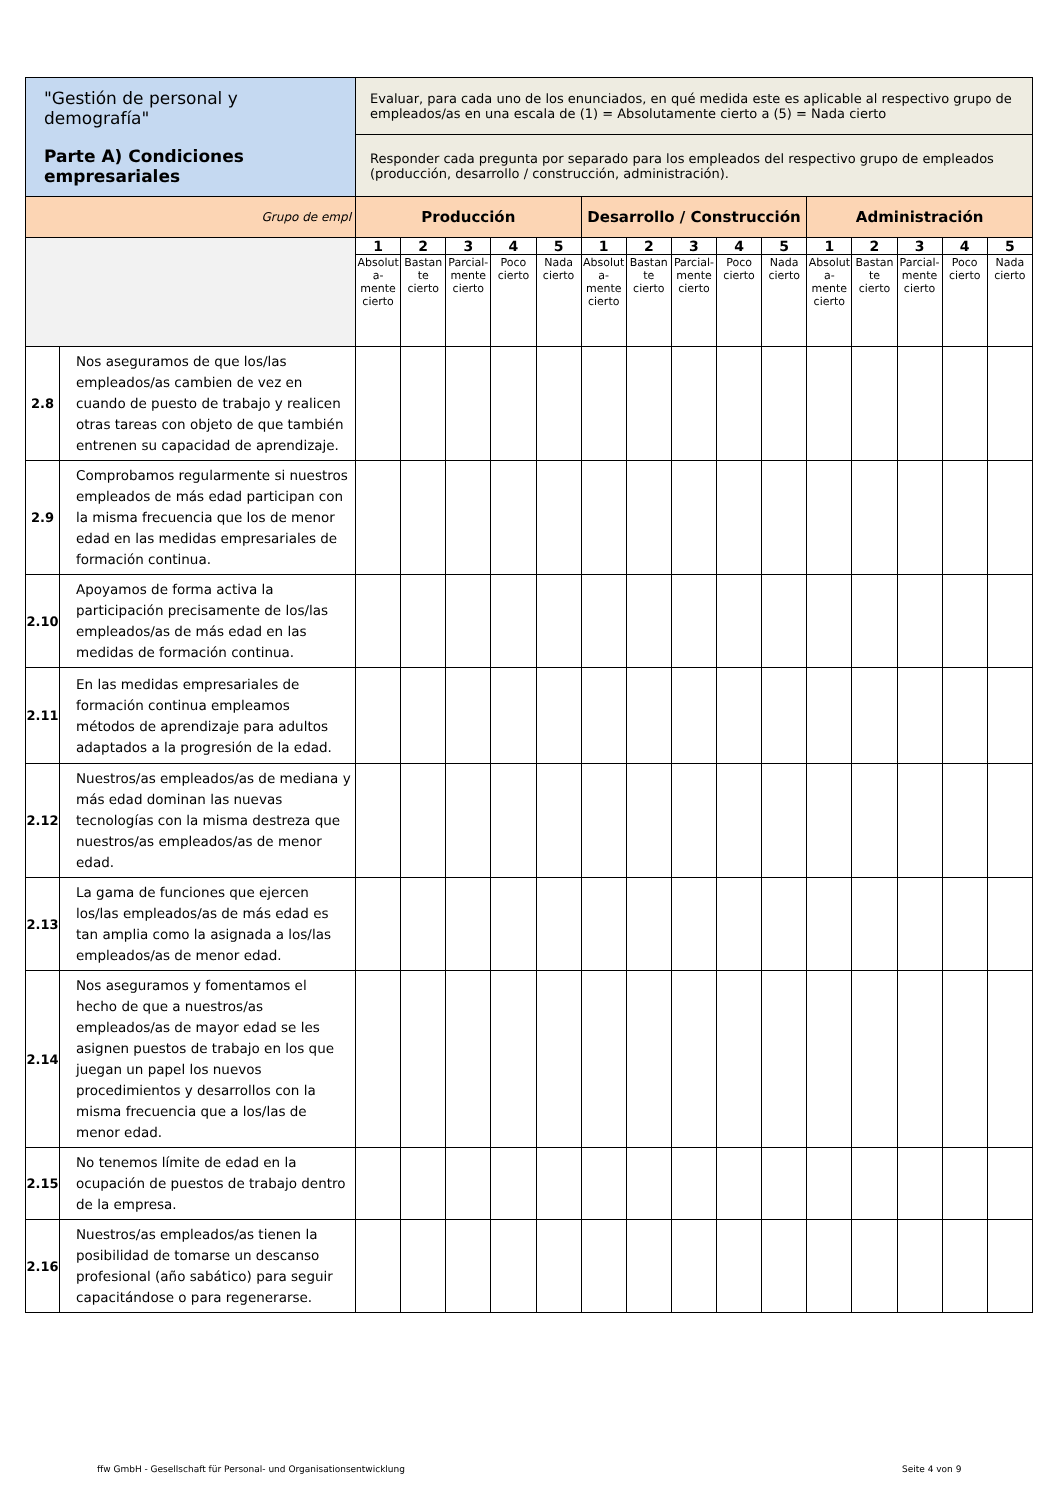| "Gestión de personal y demografía" Parte A) Condiciones empresariales | | Evaluar, para cada uno de los enunciados, en qué medida este es aplicable al respectivo grupo de empleados/as en una escala de (1) = Absolutamente cierto a (5) = Nada cierto | | | | | | | | | | | | | | |
| | | Responder cada pregunta por separado para los empleados del respectivo grupo de empleados (producción, desarrollo / construcción, administración). | | | | | | | | | | | | | | |
| Grupo de empl | | Producción | | | | | Desarrollo / Construcción | | | | | Administración | | | | |
| | | 1 | 2 | 3 | 4 | 5 | 1 | 2 | 3 | 4 | 5 | 1 | 2 | 3 | 4 | 5 |
| | | Absolut a-mente cierto | Bastan te cierto | Parcial-mente cierto | Poco cierto | Nada cierto | Absolut a-mente cierto | Bastan te cierto | Parcial-mente cierto | Poco cierto | Nada cierto | Absolut a-mente cierto | Bastan te cierto | Parcial-mente cierto | Poco cierto | Nada cierto |
| 2.8 | Nos aseguramos de que los/las empleados/as cambien de vez en cuando de puesto de trabajo y realicen otras tareas con objeto de que también entrenen su capacidad de aprendizaje. | | | | | | | | | | | | | | | |
| 2.9 | Comprobamos regularmente si nuestros empleados de más edad participan con la misma frecuencia que los de menor edad en las medidas empresariales de formación continua. | | | | | | | | | | | | | | | |
| 2.10 | Apoyamos de forma activa la participación precisamente de los/las empleados/as de más edad en las medidas de formación continua. | | | | | | | | | | | | | | | |
| 2.11 | En las medidas empresariales de formación continua empleamos métodos de aprendizaje para adultos adaptados a la progresión de la edad. | | | | | | | | | | | | | | | |
| 2.12 | Nuestros/as empleados/as de mediana y más edad dominan las nuevas tecnologías con la misma destreza que nuestros/as empleados/as de menor edad. | | | | | | | | | | | | | | | |
| 2.13 | La gama de funciones que ejercen los/las empleados/as de más edad es tan amplia como la asignada a los/las empleados/as de menor edad. | | | | | | | | | | | | | | | |
| 2.14 | Nos aseguramos y fomentamos el hecho de que a nuestros/as empleados/as de mayor edad se les asignen puestos de trabajo en los que juegan un papel los nuevos procedimientos y desarrollos con la misma frecuencia que a los/las de menor edad. | | | | | | | | | | | | | | | |
| 2.15 | No tenemos límite de edad en la ocupación de puestos de trabajo dentro de la empresa. | | | | | | | | | | | | | | | |
| 2.16 | Nuestros/as empleados/as tienen la posibilidad de tomarse un descanso profesional (año sabático) para seguir capacitándose o para regenerarse. | | | | | | | | | | | | | | | |
ffw GmbH - Gesellschaft für Personal- und Organisationsentwicklung
Seite 4 von 9